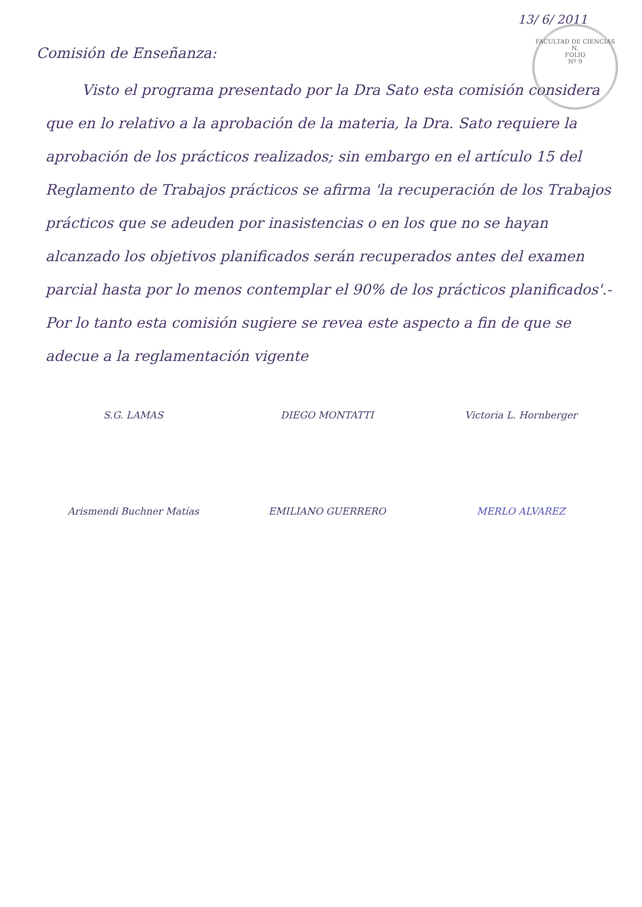13/ 6/ 2011
FACULTAD DE CIENCIAS N.
FOLIO
Nº 9
Comisión de Enseñanza:
Visto el programa presentado por la Dra Sato esta comisión considera que en lo relativo a la aprobación de la materia, la Dra. Sato requiere la aprobación de los prácticos realizados; sin embargo en el artículo 15 del Reglamento de Trabajos prácticos se afirma 'la recuperación de los Trabajos prácticos que se adeuden por inasistencias o en los que no se hayan alcanzado los objetivos planificados serán recuperados antes del examen parcial hasta por lo menos contemplar el 90% de los prácticos planificados'.- Por lo tanto esta comisión sugiere se revea este aspecto a fin de que se adecue a la reglamentación vigente
S.G. LAMAS
DIEGO MONTATTI
Victoria L. Hornberger
Arismendi Buchner Matías
EMILIANO GUERRERO
MERLO ALVAREZ